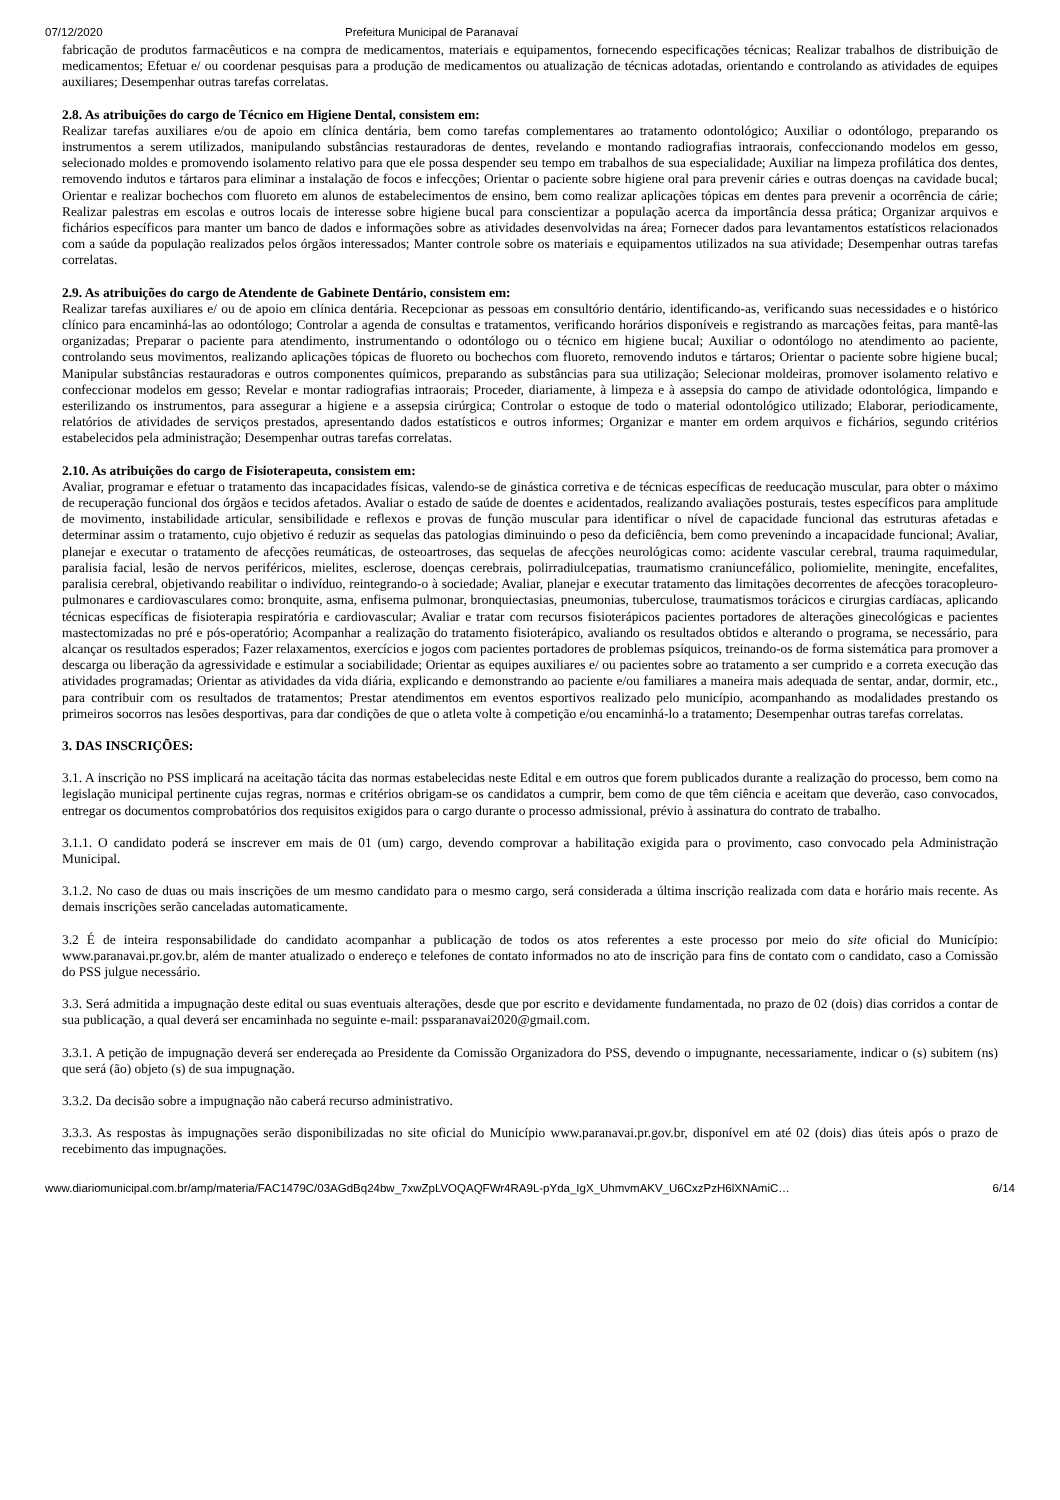07/12/2020 Prefeitura Municipal de Paranavaí
fabricação de produtos farmacêuticos e na compra de medicamentos, materiais e equipamentos, fornecendo especificações técnicas; Realizar trabalhos de distribuição de medicamentos; Efetuar e/ ou coordenar pesquisas para a produção de medicamentos ou atualização de técnicas adotadas, orientando e controlando as atividades de equipes auxiliares; Desempenhar outras tarefas correlatas.
2.8. As atribuições do cargo de Técnico em Higiene Dental, consistem em:
Realizar tarefas auxiliares e/ou de apoio em clínica dentária, bem como tarefas complementares ao tratamento odontológico; Auxiliar o odontólogo, preparando os instrumentos a serem utilizados, manipulando substâncias restauradoras de dentes, revelando e montando radiografias intraorais, confeccionando modelos em gesso, selecionado moldes e promovendo isolamento relativo para que ele possa despender seu tempo em trabalhos de sua especialidade; Auxiliar na limpeza profilática dos dentes, removendo indutos e tártaros para eliminar a instalação de focos e infecções; Orientar o paciente sobre higiene oral para prevenir cáries e outras doenças na cavidade bucal; Orientar e realizar bochechos com fluoreto em alunos de estabelecimentos de ensino, bem como realizar aplicações tópicas em dentes para prevenir a ocorrência de cárie; Realizar palestras em escolas e outros locais de interesse sobre higiene bucal para conscientizar a população acerca da importância dessa prática; Organizar arquivos e fichários específicos para manter um banco de dados e informações sobre as atividades desenvolvidas na área; Fornecer dados para levantamentos estatísticos relacionados com a saúde da população realizados pelos órgãos interessados; Manter controle sobre os materiais e equipamentos utilizados na sua atividade; Desempenhar outras tarefas correlatas.
2.9. As atribuições do cargo de Atendente de Gabinete Dentário, consistem em:
Realizar tarefas auxiliares e/ ou de apoio em clínica dentária. Recepcionar as pessoas em consultório dentário, identificando-as, verificando suas necessidades e o histórico clínico para encaminhá-las ao odontólogo; Controlar a agenda de consultas e tratamentos, verificando horários disponíveis e registrando as marcações feitas, para mantê-las organizadas; Preparar o paciente para atendimento, instrumentando o odontólogo ou o técnico em higiene bucal; Auxiliar o odontólogo no atendimento ao paciente, controlando seus movimentos, realizando aplicações tópicas de fluoreto ou bochechos com fluoreto, removendo indutos e tártaros; Orientar o paciente sobre higiene bucal; Manipular substâncias restauradoras e outros componentes químicos, preparando as substâncias para sua utilização; Selecionar moldeiras, promover isolamento relativo e confeccionar modelos em gesso; Revelar e montar radiografias intraorais; Proceder, diariamente, à limpeza e à assepsia do campo de atividade odontológica, limpando e esterilizando os instrumentos, para assegurar a higiene e a assepsia cirúrgica; Controlar o estoque de todo o material odontológico utilizado; Elaborar, periodicamente, relatórios de atividades de serviços prestados, apresentando dados estatísticos e outros informes; Organizar e manter em ordem arquivos e fichários, segundo critérios estabelecidos pela administração; Desempenhar outras tarefas correlatas.
2.10. As atribuições do cargo de Fisioterapeuta, consistem em:
Avaliar, programar e efetuar o tratamento das incapacidades físicas, valendo-se de ginástica corretiva e de técnicas específicas de reeducação muscular, para obter o máximo de recuperação funcional dos órgãos e tecidos afetados. Avaliar o estado de saúde de doentes e acidentados, realizando avaliações posturais, testes específicos para amplitude de movimento, instabilidade articular, sensibilidade e reflexos e provas de função muscular para identificar o nível de capacidade funcional das estruturas afetadas e determinar assim o tratamento, cujo objetivo é reduzir as sequelas das patologias diminuindo o peso da deficiência, bem como prevenindo a incapacidade funcional; Avaliar, planejar e executar o tratamento de afecções reumáticas, de osteoartroses, das sequelas de afecções neurológicas como: acidente vascular cerebral, trauma raquimedular, paralisia facial, lesão de nervos periféricos, mielites, esclerose, doenças cerebrais, polirradiulcepatias, traumatismo craniuncefálico, poliomielite, meningite, encefalites, paralisia cerebral, objetivando reabilitar o indivíduo, reintegrando-o à sociedade; Avaliar, planejar e executar tratamento das limitações decorrentes de afecções toracopleuro-pulmonares e cardiovasculares como: bronquite, asma, enfisema pulmonar, bronquiectasias, pneumonias, tuberculose, traumatismos torácicos e cirurgias cardíacas, aplicando técnicas específicas de fisioterapia respiratória e cardiovascular; Avaliar e tratar com recursos fisioterápicos pacientes portadores de alterações ginecológicas e pacientes mastectomizadas no pré e pós-operatório; Acompanhar a realização do tratamento fisioterápico, avaliando os resultados obtidos e alterando o programa, se necessário, para alcançar os resultados esperados; Fazer relaxamentos, exercícios e jogos com pacientes portadores de problemas psíquicos, treinando-os de forma sistemática para promover a descarga ou liberação da agressividade e estimular a sociabilidade; Orientar as equipes auxiliares e/ ou pacientes sobre ao tratamento a ser cumprido e a correta execução das atividades programadas; Orientar as atividades da vida diária, explicando e demonstrando ao paciente e/ou familiares a maneira mais adequada de sentar, andar, dormir, etc., para contribuir com os resultados de tratamentos; Prestar atendimentos em eventos esportivos realizado pelo município, acompanhando as modalidades prestando os primeiros socorros nas lesões desportivas, para dar condições de que o atleta volte à competição e/ou encaminhá-lo a tratamento; Desempenhar outras tarefas correlatas.
3. DAS INSCRIÇÕES:
3.1. A inscrição no PSS implicará na aceitação tácita das normas estabelecidas neste Edital e em outros que forem publicados durante a realização do processo, bem como na legislação municipal pertinente cujas regras, normas e critérios obrigam-se os candidatos a cumprir, bem como de que têm ciência e aceitam que deverão, caso convocados, entregar os documentos comprobatórios dos requisitos exigidos para o cargo durante o processo admissional, prévio à assinatura do contrato de trabalho.
3.1.1. O candidato poderá se inscrever em mais de 01 (um) cargo, devendo comprovar a habilitação exigida para o provimento, caso convocado pela Administração Municipal.
3.1.2. No caso de duas ou mais inscrições de um mesmo candidato para o mesmo cargo, será considerada a última inscrição realizada com data e horário mais recente. As demais inscrições serão canceladas automaticamente.
3.2 É de inteira responsabilidade do candidato acompanhar a publicação de todos os atos referentes a este processo por meio do site oficial do Município: www.paranavai.pr.gov.br, além de manter atualizado o endereço e telefones de contato informados no ato de inscrição para fins de contato com o candidato, caso a Comissão do PSS julgue necessário.
3.3. Será admitida a impugnação deste edital ou suas eventuais alterações, desde que por escrito e devidamente fundamentada, no prazo de 02 (dois) dias corridos a contar de sua publicação, a qual deverá ser encaminhada no seguinte e-mail: pssparanavai2020@gmail.com.
3.3.1. A petição de impugnação deverá ser endereçada ao Presidente da Comissão Organizadora do PSS, devendo o impugnante, necessariamente, indicar o (s) subitem (ns) que será (ão) objeto (s) de sua impugnação.
3.3.2. Da decisão sobre a impugnação não caberá recurso administrativo.
3.3.3. As respostas às impugnações serão disponibilizadas no site oficial do Município www.paranavai.pr.gov.br, disponível em até 02 (dois) dias úteis após o prazo de recebimento das impugnações.
www.diariomunicipal.com.br/amp/materia/FAC1479C/03AGdBq24bw_7xwZpLVOQAQFWr4RA9L-pYda_IgX_UhmvmAKV_U6CxzPzH6lXNAmiC… 6/14